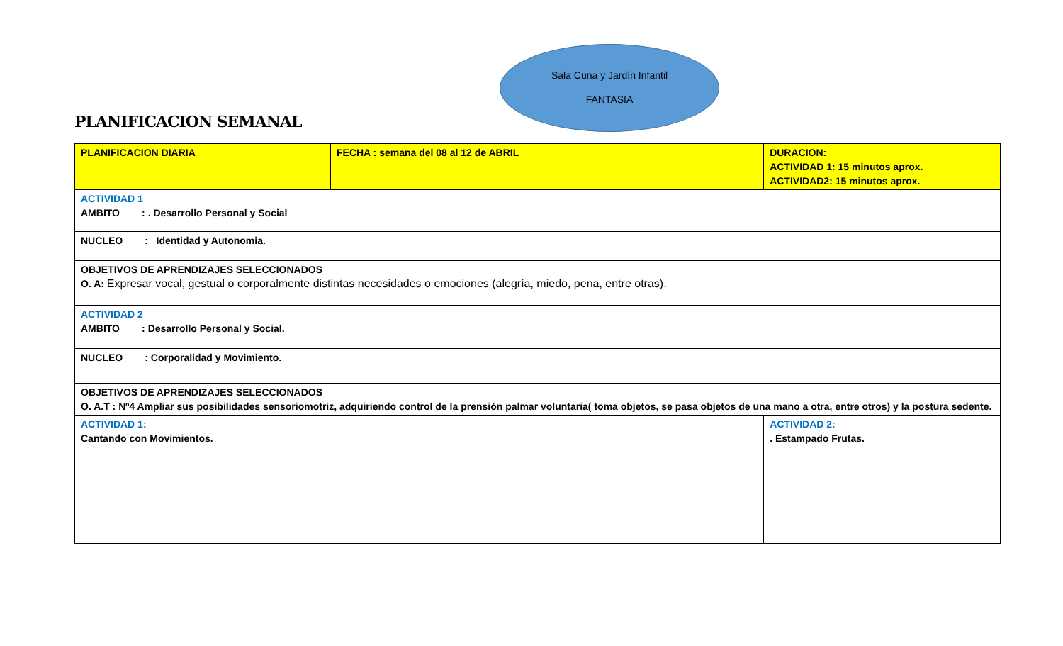Sala Cuna y Jardín Infantil
FANTASIA
PLANIFICACION SEMANAL
| PLANIFICACION DIARIA | FECHA : semana del 08 al 12 de ABRIL | | DURACION: ACTIVIDAD 1: 15 minutos aprox. ACTIVIDAD2: 15 minutos aprox. |
| ACTIVIDAD 1 AMBITO : . Desarrollo Personal y Social | | | |
| NUCLEO : Identidad y Autonomia. | | | |
| OBJETIVOS DE APRENDIZAJES SELECCIONADOS O. A: Expresar vocal, gestual o corporalmente distintas necesidades o emociones (alegría, miedo, pena, entre otras). | | | |
| ACTIVIDAD 2 AMBITO : Desarrollo Personal y Social. | | | |
| NUCLEO : Corporalidad y Movimiento. | | | |
| OBJETIVOS DE APRENDIZAJES SELECCIONADOS O. A.T : Nº4 Ampliar sus posibilidades sensoriomotriz, adquiriendo control de la prensión palmar voluntaria( toma objetos, se pasa objetos de una mano a otra, entre otros) y la postura sedente. | | | |
| ACTIVIDAD 1: Cantando con Movimientos. | | ACTIVIDAD 2: . Estampado Frutas. | |